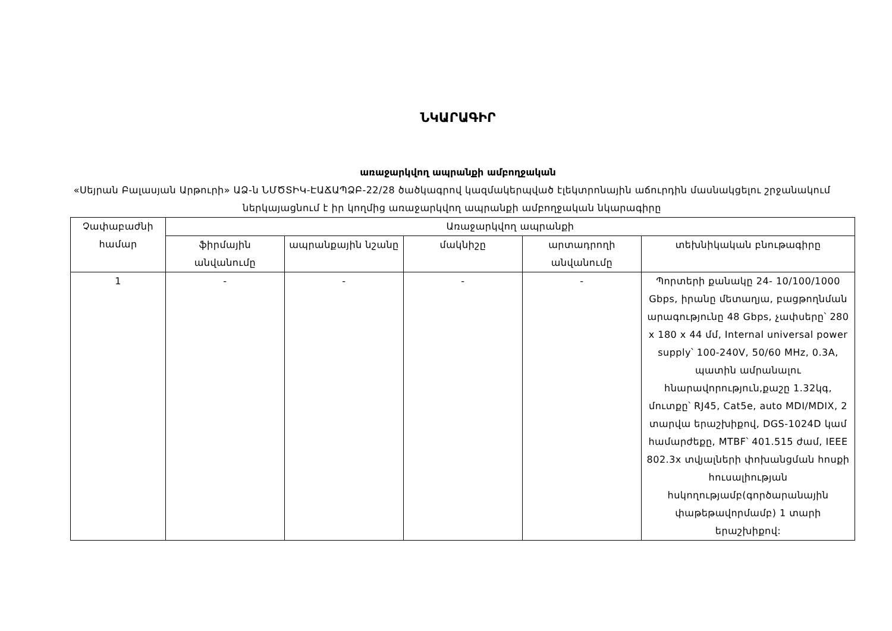ՆԿԱՐԱԳԻՐ
առաջարկվող ապրանքի ամբողջական
«Սեյրան Բալասյան Արթուրի» ԱՁ-ն ՆՄԾՏԻԿ-ԷԱՃԱՊՁԲ-22/28 ծածկագրով կազմակերպված էլեկտրոնային աճուրդին մասնակցելու շրջանակում ներկայացնում է իր կողմից առաջարկվող ապրանքի ամբողջական նկարագիրը
| Չափաբաժնի համար | Առաջարկվող ապրանքի | | | | |
| --- | --- | --- | --- | --- | --- |
| | ֆիրմային անվանումը | ապրանքային նշանը | մակնիշը | արտադրողի անվանումը | տեխնիկական բնութագիրը |
| 1 | - | - | - | - | Պորտերի քանակը 24- 10/100/1000 Gbps, իրանը մետաղյա, բացթողնման արագությունը 48 Gbps, չափսերը՝ 280 x 180 x 44 մմ, Internal universal power supply՝ 100-240V, 50/60 MHz, 0.3A, պատին ամրանալու հնարավորություն,քաշը 1.32կգ, մուտքը՝ RJ45, Cat5e, auto MDI/MDIX, 2 տարվա երաշխիքով, DGS-1024D կամ համարժեքը, MTBF՝ 401.515 ժամ, IEEE 802.3x տվյալների փոխանցման հոսքի հուսալիության հսկողությամբ(գործարանային փաթեթավորմամբ) 1 տարի երաշխիքով: |